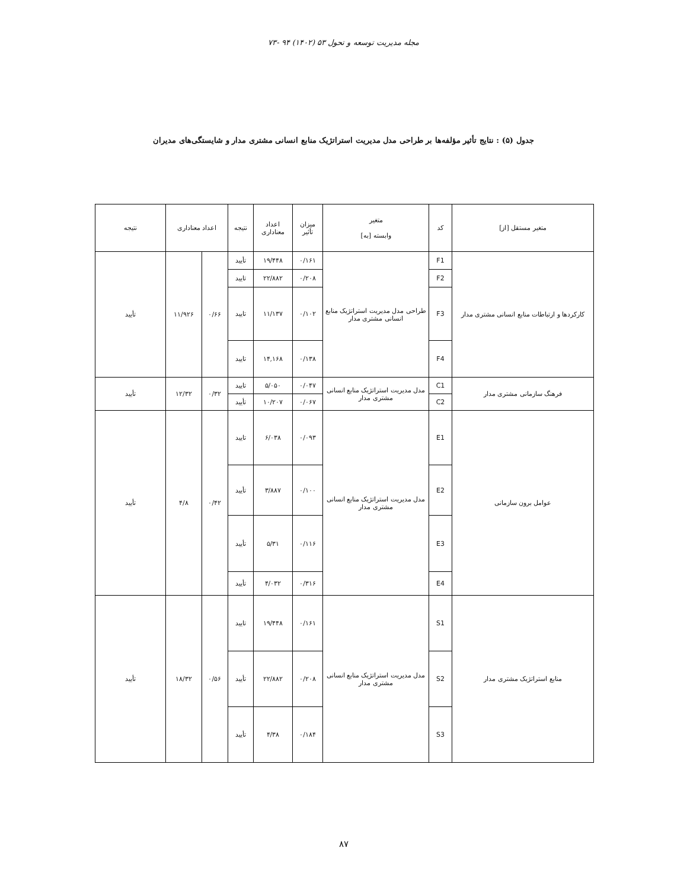مجله مدیریت توسعه و تحول ۵۳ (۱۴۰۲) ۹۴ -۷۳
جدول (۵) : نتایج تأثیر مؤلفه‌ها بر طراحی مدل مدیریت استراتژیک منابع انسانی مشتری مدار و شایستگی‌های مدیران
| متغیر مستقل [از] | کد | متغیر وابسته [به] | میزان تأثیر | اعداد معناداری | نتیجه | اعداد معناداری | | نتیجه |
| --- | --- | --- | --- | --- | --- | --- | --- | --- |
| کارکردها و ارتباطات منابع انسانی مشتری مدار | F1 | طراحی مدل مدیریت استراتژیک منابع انسانی مشتری مدار | ۰/۱۶۱ | ۱۹/۴۴۸ | تأیید | ۰/۶۶ | ۱۱/۹۲۶ | تأیید |
| | F2 | | ۰/۲۰۸ | ۲۲/۸۸۲ | تایید | | | |
| | F3 | | ۰/۱۰۲ | ۱۱/۱۳۷ | تایید | | | |
| | F4 | | ۰/۱۳۸ | ۱۴,۱۶۸ | تایید | | | |
| فرهنگ سازمانی مشتری مدار | C1 | مدل مدیریت استراتژیک منابع انسانی مشتری مدار | ۰/۰۴۷ | ۵/۰۵۰ | تایید | ۰/۳۲ | ۱۲/۳۲ | تأیید |
| | C2 | | ۰/۰۶۷ | ۱۰/۲۰۷ | تأیید | | | |
| عوامل برون سازمانی | E1 | مدل مدیریت استراتژیک منابع انسانی مشتری مدار | ۰/۰۹۳ | ۶/۰۳۸ | تایید | ۰/۴۲ | ۴/۸ | تأیید |
| | E2 | | ۰/۱۰۰ | ۳/۸۸۷ | تأیید | | | |
| | E3 | | ۰/۱۱۶ | ۵/۳۱ | تأیید | | | |
| | E4 | | ۰/۳۱۶ | ۴/۰۳۲ | تأیید | | | |
| منابع استراتژیک مشتری مدار | S1 | مدل مدیریت استراتژیک منابع انسانی مشتری مدار | ۰/۱۶۱ | ۱۹/۴۴۸ | تایید | ۰/۵۶ | ۱۸/۳۲ | تأیید |
| | S2 | | ۰/۲۰۸ | ۲۲/۸۸۲ | تأیید | | | |
| | S3 | | ۰/۱۸۴ | ۴/۳۸ | تأیید | | | |
۸۷